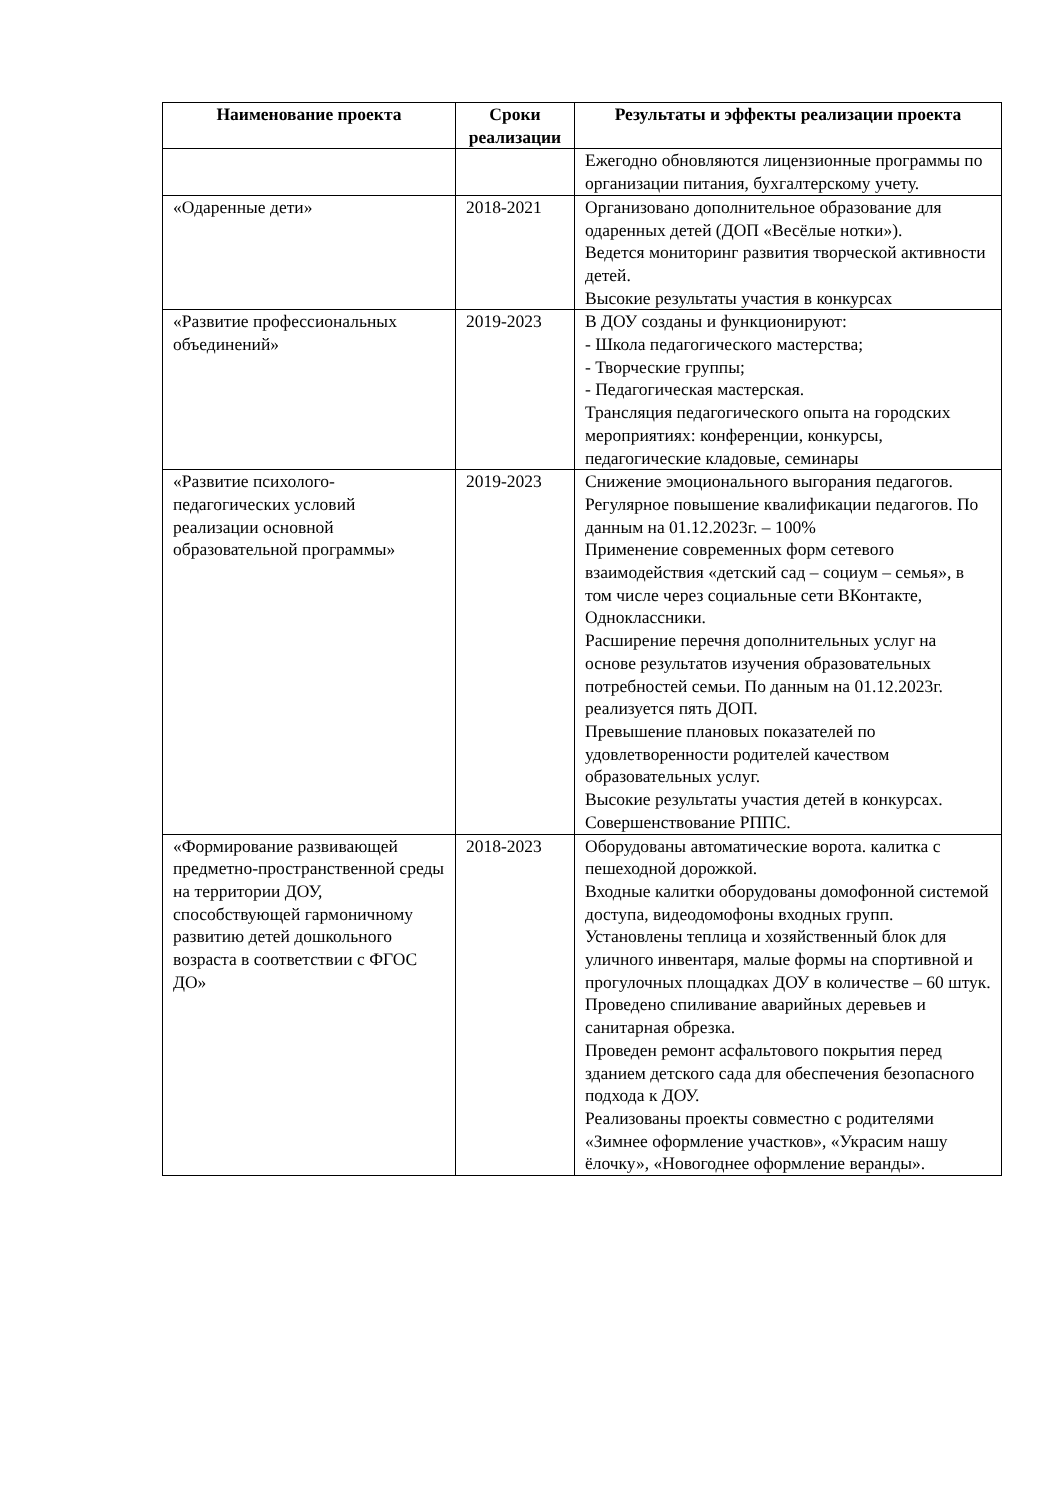| Наименование проекта | Сроки реализации | Результаты и эффекты реализации проекта |
| --- | --- | --- |
| | | Ежегодно обновляются лицензионные программы по организации питания, бухгалтерскому учету. |
| «Одаренные дети» | 2018-2021 | Организовано дополнительное образование для одаренных детей (ДОП «Весёлые нотки»). Ведется мониторинг развития творческой активности детей. Высокие результаты участия в конкурсах |
| «Развитие профессиональных объединений» | 2019-2023 | В ДОУ созданы и функционируют: - Школа педагогического мастерства; - Творческие группы; - Педагогическая мастерская. Трансляция педагогического опыта на городских мероприятиях: конференции, конкурсы, педагогические кладовые, семинары |
| «Развитие психолого-педагогических условий реализации основной образовательной программы» | 2019-2023 | Снижение эмоционального выгорания педагогов. Регулярное повышение квалификации педагогов. По данным на 01.12.2023г. – 100% Применение современных форм сетевого взаимодействия «детский сад – социум – семья», в том числе через социальные сети ВКонтакте, Одноклассники. Расширение перечня дополнительных услуг на основе результатов изучения образовательных потребностей семьи. По данным на 01.12.2023г. реализуется пять ДОП. Превышение плановых показателей по удовлетворенности родителей качеством образовательных услуг. Высокие результаты участия детей в конкурсах. Совершенствование РППС. |
| «Формирование развивающей предметно-пространственной среды на территории ДОУ, способствующей гармоничному развитию детей дошкольного возраста в соответствии с ФГОС ДО» | 2018-2023 | Оборудованы автоматические ворота. калитка с пешеходной дорожкой. Входные калитки оборудованы домофонной системой доступа, видеодомофоны входных групп. Установлены теплица и хозяйственный блок для уличного инвентаря, малые формы на спортивной и прогулочных площадках ДОУ в количестве – 60 штук. Проведено спиливание аварийных деревьев и санитарная обрезка. Проведен ремонт асфальтового покрытия перед зданием детского сада для обеспечения безопасного подхода к ДОУ. Реализованы проекты совместно с родителями «Зимнее оформление участков», «Украсим нашу ёлочку», «Новогоднее оформление веранды». |